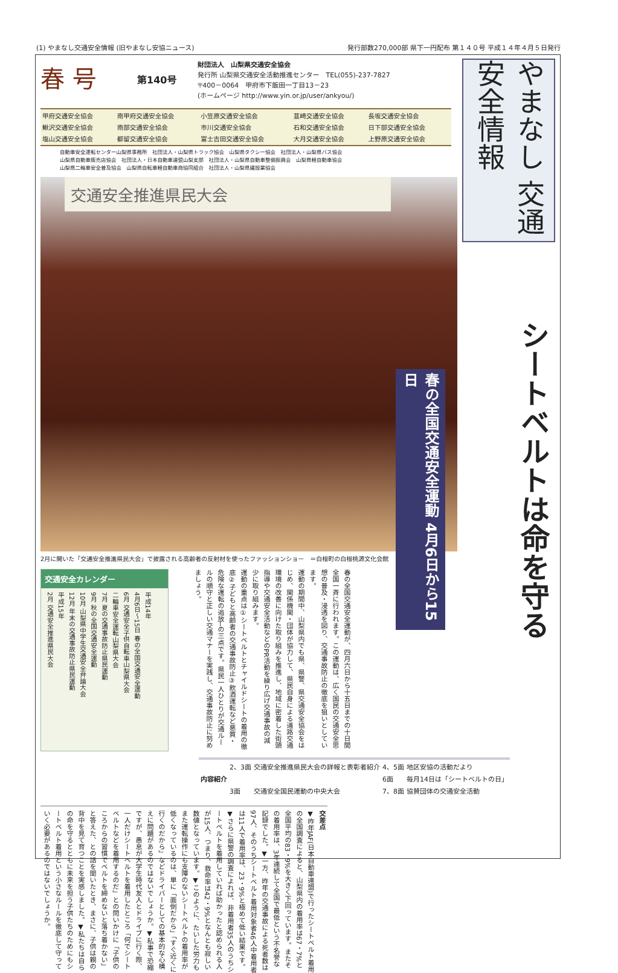(1) やまなし交通安全情報 (旧やまなし安協ニュース) 発行部数270,000部 県下一円配布 第１４０号 平成１４年４月５日発行
やまなし 交通安全情報
春 号
第140号
財団法人　山梨県交通安全協会
発行所 山梨県交通安全活動推進センター　TEL(055)-237-7827
〒400－0064　甲府市下飯田一丁目13－23
(ホームページ http://www.yin.or.jp/user/ankyou/)
| 甲府交通安全協会 | 南甲府交通安全協会 | 小笠原交通安全協会 | 韮崎交通安全協会 | 長坂交通安全協会 |
| 鰍沢交通安全協会 | 南部交通安全協会 | 市川交通安全協会 | 石和交通安全協会 | 日下部交通安全協会 |
| 塩山交通安全協会 | 都留交通安全協会 | 富士吉田交通安全協会 | 大月交通安全協会 | 上野原交通安全協会 |
自動車安全運転センター山梨県事務所　社団法人・山梨県トラック協会　山梨県タクシー協会　社団法人・山梨県バス協会
山梨県自動車販売店協会　社団法人・日本自動車連盟山梨支部　社団法人・山梨県自動車整備振興会　山梨県軽自動車協会
山梨県二輪車安全普及協会　山梨県自転車軽自動車商協同組合　社団法人・山梨県建設業協会
交通安全推進県民大会
2月に開いた「交通安全推進県民大会」で披露される高齢者の反射材を使ったファッションショー　＝白根町の白根桃源文化会館
シートベルトは命を守る
春の全国交通安全運動 4月6日から15日
交通安全カレンダー
平成14年
4月6日～15日 春の全国交通安全運動
6月 交通安全子供自転車山梨県大会
二輪車安全運転山梨県大会
7月 夏の交通事故防止県民運動
9月 秋の全国交通安全運動
10月 山梨県中学生交通安全弁論大会
12月 年末の交通事故防止県民運動
平成15年
2月 交通安全推進県民大会
春の全国交通安全運動が、四月六日から十五日までの十日間全国一斉に行われます。この運動は、広く国民の交通安全思想の普及・浸透を図り、交通事故防止の徹底を狙いとしています。
運動の期間中、山梨県内でも県、県警、県交通安全協会をはじめ、関係機関・団体が協力して、県民自身による道路交通環境の改善に向けた取り組みを推進し、地域に密着した街頭指導や交通安全活動などのPR活動を繰り広げ交通事故の減少に取り組みます。
運動の重点は①シートベルトとチャイルドシートの着用の徹底②子どもと高齢者の交通事故防止③飲酒運転など悪質・危険な運転の追放─の三点です。県民一人ひとりが交通ルールの順守と正しい交通マナーを実践し、交通事故防止に努めましょう。
| 内容紹介 | 2、3面 | 交通安全推進県民大会の詳報と表彰者紹介 | 4、5面 | 地区安協の活動だより |
| | | | 6面 | 毎月14日は「シートベルトの日」 |
| | 3面 | 交通安全国民運動の中央大会 | 7、8面 | 協賛団体の交通安全活動 |
交差点
▼昨年JAF(日本自動車連盟)で行ったシートベルト着用の全国調査によると、山梨県内の着用率は67・7%と全国平均の83・9%を大きく下回っています。またその着用率は、3年連続して全国で最低という不名誉な記録でした。▼一方、昨年の交通事故による死者数は97人、そのうちシートベルト着用対象者46人中着用者は11人で着用率は、23・9%と極めて低い結果です。▼さらに県警の調査によれば、非着用者35人のうちシートベルトを着用していれば助かったと認められる人が15人、つまり、救命率は42・9%となんとも寂しい数値となっています。▼このように、たいした労力もまた運転操作にも支障のないシートベルトの着用率が低くなっているのは、単に「面倒だから」「すぐ近くに行くのだから」などドライバーとしての基本的な心構えに問題があるのではないでしょうか。▼私事で恐縮ですが、愚息が大学生時代友人とドライブに行く際、一人だけシートベルトを着用したところ「何でシートベルトなどを着用するのだ」との問いかけに「子供のころからの習慣でベルトを締めないと落ち着かない」と答えた、との話を聞いたとき、まさに、子供は親の背中を見て育つことを実感しました。▼私たちは自らの命を守るとともに未来を担う子供たちのためにもシートベルト着用という小さなルールを徹底して守っていく必要があるのではないでしょうか。